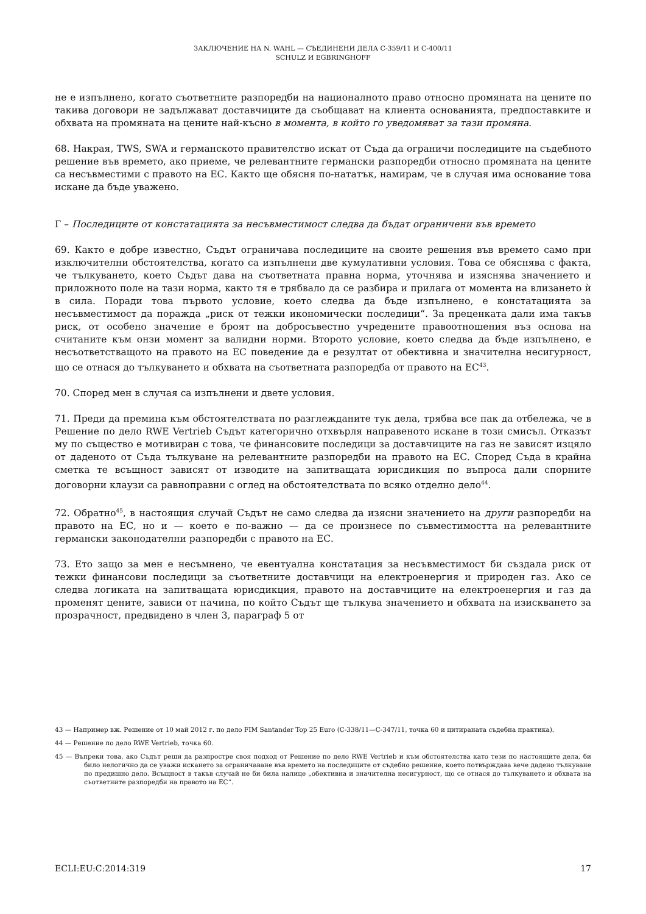ЗАКЛЮЧЕНИЕ НА N. WAHL — СЪЕДИНЕНИ ДЕЛА C-359/11 И C-400/11
SCHULZ И EGBRINGHOFF
не е изпълнено, когато съответните разпоредби на националното право относно промяната на цените по такива договори не задължават доставчиците да съобщават на клиента основанията, предпоставките и обхвата на промяната на цените най-късно в момента, в който го уведомяват за тази промяна.
68. Накрая, TWS, SWA и германското правителство искат от Съда да ограничи последиците на съдебното решение във времето, ако приеме, че релевантните германски разпоредби относно промяната на цените са несъвместими с правото на ЕС. Както ще обясня по-нататък, намирам, че в случая има основание това искане да бъде уважено.
Г – Последиците от констатацията за несъвместимост следва да бъдат ограничени във времето
69. Както е добре известно, Съдът ограничава последиците на своите решения във времето само при изключителни обстоятелства, когато са изпълнени две кумулативни условия. Това се обяснява с факта, че тълкуването, което Съдът дава на съответната правна норма, уточнява и изяснява значението и приложното поле на тази норма, както тя е трябвало да се разбира и прилага от момента на влизането ѝ в сила. Поради това първото условие, което следва да бъде изпълнено, е констатацията за несъвместимост да поражда „риск от тежки икономически последици“. За преценката дали има такъв риск, от особено значение е броят на добросъвестно учредените правоотношения въз основа на считаните към онзи момент за валидни норми. Второто условие, което следва да бъде изпълнено, е несъответстващото на правото на ЕС поведение да е резултат от обективна и значителна несигурност, що се отнася до тълкуването и обхвата на съответната разпоредба от правото на ЕС<sup>43</sup>.
70. Според мен в случая са изпълнени и двете условия.
71. Преди да премина към обстоятелствата по разглежданите тук дела, трябва все пак да отбележа, че в Решение по дело RWE Vertrieb Съдът категорично отхвърля направеното искане в този смисъл. Отказът му по същество е мотивиран с това, че финансовите последици за доставчиците на газ не зависят изцяло от даденото от Съда тълкуване на релевантните разпоредби на правото на ЕС. Според Съда в крайна сметка те всъщност зависят от изводите на запитващата юрисдикция по въпроса дали спорните договорни клаузи са равноправни с оглед на обстоятелствата по всяко отделно дело<sup>44</sup>.
72. Обратно<sup>45</sup>, в настоящия случай Съдът не само следва да изясни значението на други разпоредби на правото на ЕС, но и — което е по-важно — да се произнесе по съвместимостта на релевантните германски законодателни разпоредби с правото на ЕС.
73. Ето защо за мен е несъмнено, че евентуална констатация за несъвместимост би създала риск от тежки финансови последици за съответните доставчици на електроенергия и природен газ. Ако се следва логиката на запитващата юрисдикция, правото на доставчиците на електроенергия и газ да променят цените, зависи от начина, по който Съдът ще тълкува значението и обхвата на изискването за прозрачност, предвидено в член 3, параграф 5 от
43 — Например вж. Решение от 10 май 2012 г. по дело FIM Santander Top 25 Euro (C-338/11—C-347/11, точка 60 и цитираната съдебна практика).
44 — Решение по дело RWE Vertrieb, точка 60.
45 — Въпреки това, ако Съдът реши да разпростре своя подход от Решение по дело RWE Vertrieb и към обстоятелства като тези по настоящите дела, би било нелогично да се уважи искането за ограничаване във времето на последиците от съдебно решение, което потвърждава вече дадено тълкуване по предишно дело. Всъщност в такъв случай не би била налице „обективна и значителна несигурност, що се отнася до тълкуването и обхвата на съответните разпоредби на правото на ЕС“.
ECLI:EU:C:2014:319 17